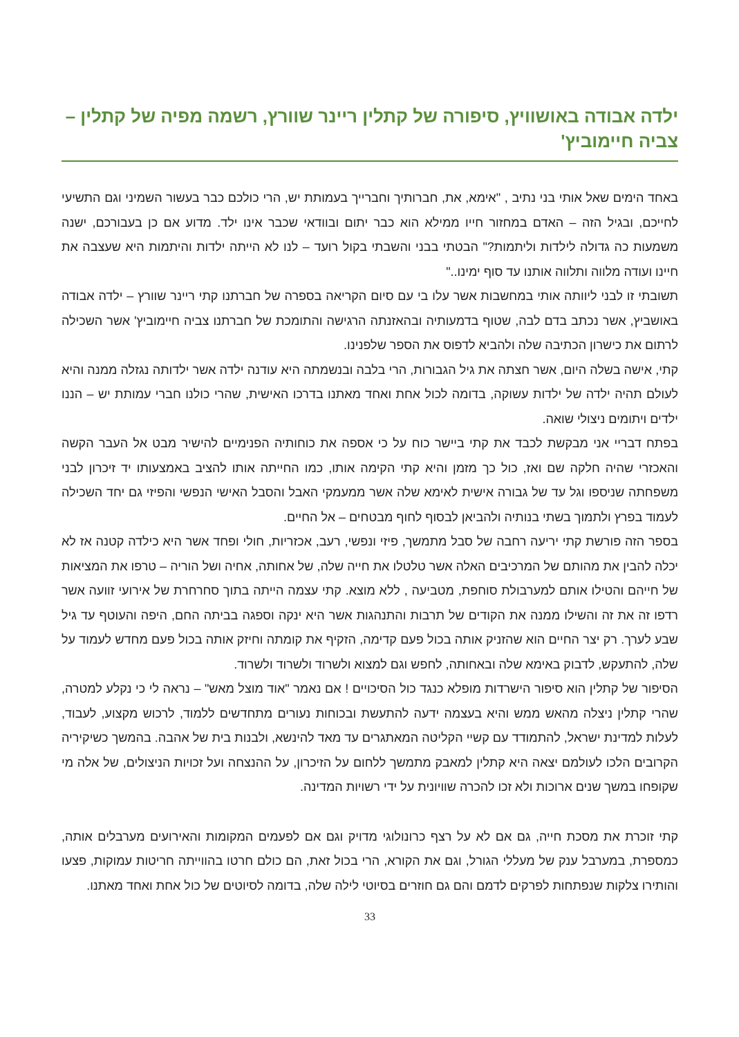ילדה אבודה באושוויץ, סיפורה של קתלין ריינר שוורץ, רשמה מפיה של קתלין – צביה חיימוביץ'
באחד הימים שאל אותי בני נתיב , "אימא, את, חברותיך וחברייך בעמותת יש, הרי כולכם כבר בעשור השמיני וגם התשיעי לחייכם, ובגיל הזה – האדם במחזור חייו ממילא הוא כבר יתום ובוודאי שכבר אינו ילד. מדוע אם כן בעבורכם, ישנה משמעות כה גדולה לילדות וליתמות?" הבטתי בבני והשבתי בקול רועד – לנו לא הייתה ילדות והיתמות היא שעצבה את חיינו ועודה מלווה ותלווה אותנו עד סוף ימינו.."
תשובתי זו לבני ליוותה אותי במחשבות אשר עלו בי עם סיום הקריאה בספרה של חברתנו קתי ריינר שוורץ – ילדה אבודה באושביץ, אשר נכתב בדם לבה, שטוף בדמעותיה ובהאזנתה הרגישה והתומכת של חברתנו צביה חיימוביץ' אשר השכילה לרתום את כישרון הכתיבה שלה ולהביא לדפוס את הספר שלפנינו.
קתי, אישה בשלה היום, אשר חצתה את גיל הגבורות, הרי בלבה ובנשמתה היא עודנה ילדה אשר ילדותה נגזלה ממנה והיא לעולם תהיה ילדה של ילדות עשוקה, בדומה לכול אחת ואחד מאתנו בדרכו האישית, שהרי כולנו חברי עמותת יש – הננו ילדים ויתומים ניצולי שואה.
בפתח דבריי אני מבקשת לכבד את קתי ביישר כוח על כי אספה את כוחותיה הפנימיים להישיר מבט אל העבר הקשה והאכזרי שהיה חלקה שם ואז, כול כך מזמן והיא קתי הקימה אותו, כמו החייתה אותו להציב באמצעותו יד זיכרון לבני משפחתה שניספו וגל עד של גבורה אישית לאימא שלה אשר ממעמקי האבל והסבל האישי הנפשי והפיזי גם יחד השכילה לעמוד בפרץ ולתמוך בשתי בנותיה ולהביאן לבסוף לחוף מבטחים – אל החיים.
בספר הזה פורשת קתי יריעה רחבה של סבל מתמשך, פיזי ונפשי, רעב, אכזריות, חולי ופחד אשר היא כילדה קטנה אז לא יכלה להבין את מהותם של המרכיבים האלה אשר טלטלו את חייה שלה, של אחותה, אחיה ושל הוריה – טרפו את המציאות של חייהם והטילו אותם למערבולת סוחפת, מטביעה , ללא מוצא. קתי עצמה הייתה בתוך סחרחרת של אירועי זוועה אשר רדפו זה את זה והשילו ממנה את הקודים של תרבות והתנהגות אשר היא ינקה וספגה בביתה החם, היפה והעוטף עד גיל שבע לערך. רק יצר החיים הוא שהזניק אותה בכול פעם קדימה, הזקיף את קומתה וחיזק אותה בכול פעם מחדש לעמוד על שלה, להתעקש, לדבוק באימא שלה ובאחותה, לחפש וגם למצוא ולשרוד ולשרוד ולשרוד.
הסיפור של קתלין הוא סיפור הישרדות מופלא כנגד כול הסיכויים ! אם נאמר "אוד מוצל מאש" – נראה לי כי נקלע למטרה, שהרי קתלין ניצלה מהאש ממש והיא בעצמה ידעה להתעשת ובכוחות נעורים מתחדשים ללמוד, לרכוש מקצוע, לעבוד, לעלות למדינת ישראל, להתמודד עם קשיי הקליטה המאתגרים עד מאד להינשא, ולבנות בית של אהבה. בהמשך כשיקיריה הקרובים הלכו לעולמם יצאה היא קתלין למאבק מתמשך ללחום על הזיכרון, על ההנצחה ועל זכויות הניצולים, של אלה מי שקופחו במשך שנים ארוכות ולא זכו להכרה שוויונית על ידי רשויות המדינה.
קתי זוכרת את מסכת חייה, גם אם לא על רצף כרונולוגי מדויק וגם אם לפעמים המקומות והאירועים מערבלים אותה, כמספרת, במערבל ענק של מעללי הגורל, וגם את הקורא, הרי בכול זאת, הם כולם חרטו בהווייתה חריטות עמוקות, פצעו והותירו צלקות שנפתחות לפרקים לדמם והם גם חוזרים בסיוטי לילה שלה, בדומה לסיוטים של כול אחת ואחד מאתנו.
33